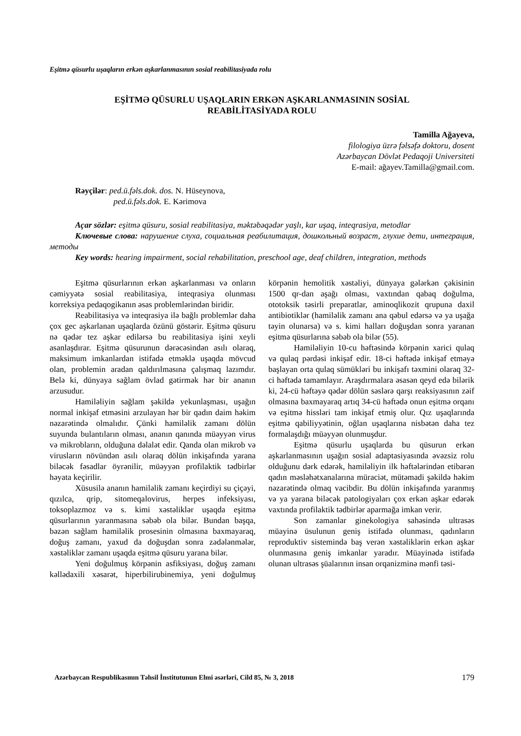Eşitmə qüsurlu uşaqların erkən aşkarlanmasının sosial reabilitasiyada rolu
EŞİTMƏ QÜSURLU UŞAQLARIN ERKƏN AŞKARLANMASININ SOSİAL
REABİLİTASİYADA ROLU
Tamilla Ağayeva,
filologiya üzrə fəlsəfə doktoru, dosent
Azərbaycan Dövlət Pedaqoji Universiteti
E-mail: ağayev.Tamilla@gmail.com.
Rəyçilər: ped.ü.fəls.dok. dos. N. Hüseynova,
ped.ü.fəls.dok. E. Kərimova
Açar sözlər: eşitmə qüsuru, sosial reabilitasiya, məktəbəqədər yaşlı, kar uşaq, inteqrasiya, metodlar
Ключевые слова: нарушение слуха, социальная реабилитация, дошкольный возраст, глухие дети, интеграция, методы
Key words: hearing impairment, social rehabilitation, preschool age, deaf children, integration, methods
Eşitmə qüsurlarının erkən aşkarlanması və onların cəmiyyətə sosial reabilitasiya, inteqrasiya olunması korreksiya pedaqogikanın əsas problemlərindən biridir.
Reabilitasiya və inteqrasiya ilə bağlı problemlər daha çox gec aşkarlanan uşaqlarda özünü göstərir. Eşitmə qüsuru nə qədər tez aşkar edilərsə bu reabilitasiya işini xeyli asanlaşdırar. Eşitmə qüsurunun dərəcəsindən asılı olaraq, maksimum imkanlardan istifadə etməklə uşaqda mövcud olan, problemin aradan qaldırılmasına çalışmaq lazımdır. Belə ki, dünyaya sağlam övlad gətirmək hər bir ananın arzusudur.
Hamiləliyin sağlam şəkildə yekunlaşması, uşağın normal inkişaf etməsini arzulayan hər bir qadın daim həkim nəzarətində olmalıdır. Çünki hamiləlik zamanı dölün suyunda bulantıların olması, ananın qanında müəyyən virus və mikrobların, olduğuna dəlalət edir. Qanda olan mikrob və virusların növündən asılı olaraq dölün inkişafında yarana biləcək fəsadlar öyrənilir, müəyyən profilaktik tədbirlər həyata keçirilir.
Xüsusilə ananın hamiləlik zamanı keçirdiyi su çiçəyi, qızılca, qrip, sitomeqalovirus, herpes infeksiyası, toksoplazmoz və s. kimi xəstəliklər uşaqda eşitmə qüsurlarının yaranmasına səbəb ola bilər. Bundan başqa, bəzən sağlam hamiləlik prosesinin olmasına baxmayaraq, doğuş zamanı, yaxud da doğuşdan sonra zədələnmələr, xəstəliklər zamanı uşaqda eşitmə qüsuru yarana bilər.
Yeni doğulmuş körpənin asfiksiyası, doğuş zamanı kəllədaxili xəsarət, hiperbilirubinemiya, yeni doğulmuş körpənin hemolitik xəstəliyi, dünyaya gələrkən çəkisinin 1500 qr-dan aşağı olması, vaxtından qabaq doğulma, ototoksik təsirli preparatlar, aminoqlikozit qrupuna daxil antibiotiklər (hamiləlik zamanı ana qəbul edərsə və ya uşağa təyin olunarsa) və s. kimi halları doğuşdan sonra yaranan eşitmə qüsurlarına səbəb ola bilər (55).
Hamiləliyin 10-cu həftəsində körpənin xarici qulaq və qulaq pərdəsi inkişaf edir. 18-ci həftədə inkişaf etməyə başlayan orta qulaq sümükləri bu inkişafı təxmini olaraq 32-ci həftədə tamamlayır. Araşdırmalara əsasən qeyd edə bilərik ki, 24-cü həftəyə qədər dölün səslərə qarşı reaksiyasının zəif olmasına baxmayaraq artıq 34-cü həftədə onun eşitmə orqanı və eşitmə hissləri tam inkişaf etmiş olur. Qız uşaqlarında eşitmə qabiliyyətinin, oğlan uşaqlarına nisbətən daha tez formalaşdığı müəyyən olunmuşdur.
Eşitmə qüsurlu uşaqlarda bu qüsurun erkən aşkarlanmasının uşağın sosial adaptasiyasında əvəzsiz rolu olduğunu dərk edərək, hamiləliyin ilk həftələrindən etibarən qadın məsləhətxanalarına müraciət, mütəmadi şəkildə həkim nəzarətində olmaq vacibdir. Bu dölün inkişafında yaranmış və ya yarana biləcək patologiyaları çox erkən aşkar edərək vaxtında profilaktik tədbirlər aparmağa imkan verir.
Son zamanlar ginekologiya sahəsində ultrasəs müayinə üsulunun geniş istifadə olunması, qadınların reproduktiv sistemində baş verən xəstəliklərin erkən aşkar olunmasına geniş imkanlar yaradır. Müayinədə istifadə olunan ultrasəs şüalarının insan orqanizminə mənfi təsi-
Azərbaycan Respublikasının Təhsil İnstitutunun Elmi əsərləri, Cild 85, № 3, 2018 179